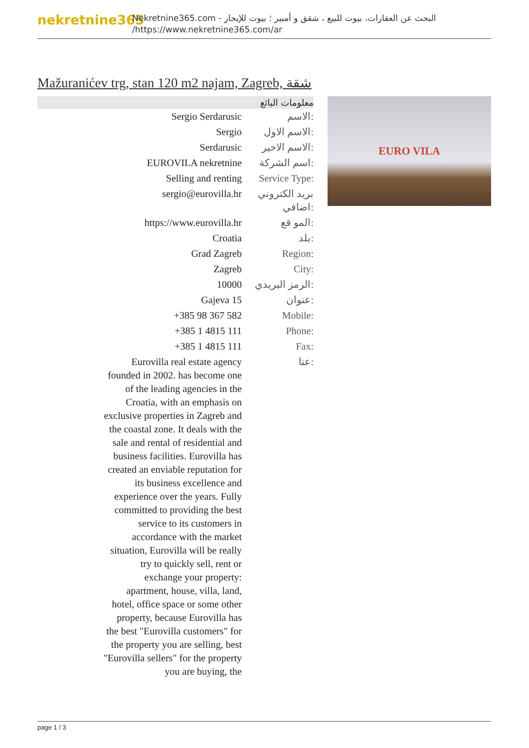nekretnine365
البحث عن العقارات، بيوت للبيع ، شقق و أمبير ؛ بيوت للإيجار - Nekretnine365.com
https://www.nekretnine365.com/ar/
Mažuranićev trg, stan 120 m2 najam, Zagreb, شقة
| معلومات البائع | |
| --- | --- |
| Sergio Serdarusic | الاسم: |
| Sergio | الاسم الاول: |
| Serdarusic | الاسم الاخير: |
| EUROVILA nekretnine | اسم الشركة: |
| Selling and renting | Service Type: |
| sergio@eurovilla.hr | بريد الكتروني اضافي: |
| https://www.eurovilla.hr | المو قع: |
| Croatia | بلد: |
| Grad Zagreb | Region: |
| Zagreb | City: |
| 10000 | الرمز البريدي: |
| Gajeva 15 | عنوان: |
| +385 98 367 582 | Mobile: |
| +385 1 4815 111 | Phone: |
| +385 1 4815 111 | Fax: |
| Eurovilla real estate agency founded in 2002. has become one of the leading agencies in the Croatia, with an emphasis on exclusive properties in Zagreb and the coastal zone. It deals with the sale and rental of residential and business facilities. Eurovilla has created an enviable reputation for its business excellence and experience over the years. Fully committed to providing the best service to its customers in accordance with the market situation, Eurovilla will be really try to quickly sell, rent or exchange your property: apartment, house, villa, land, hotel, office space or some other property, because Eurovilla has the best "Eurovilla customers" for the property you are selling, best "Eurovilla sellers" for the property you are buying, the | عنا: |
EURO VILA
page 1 / 3